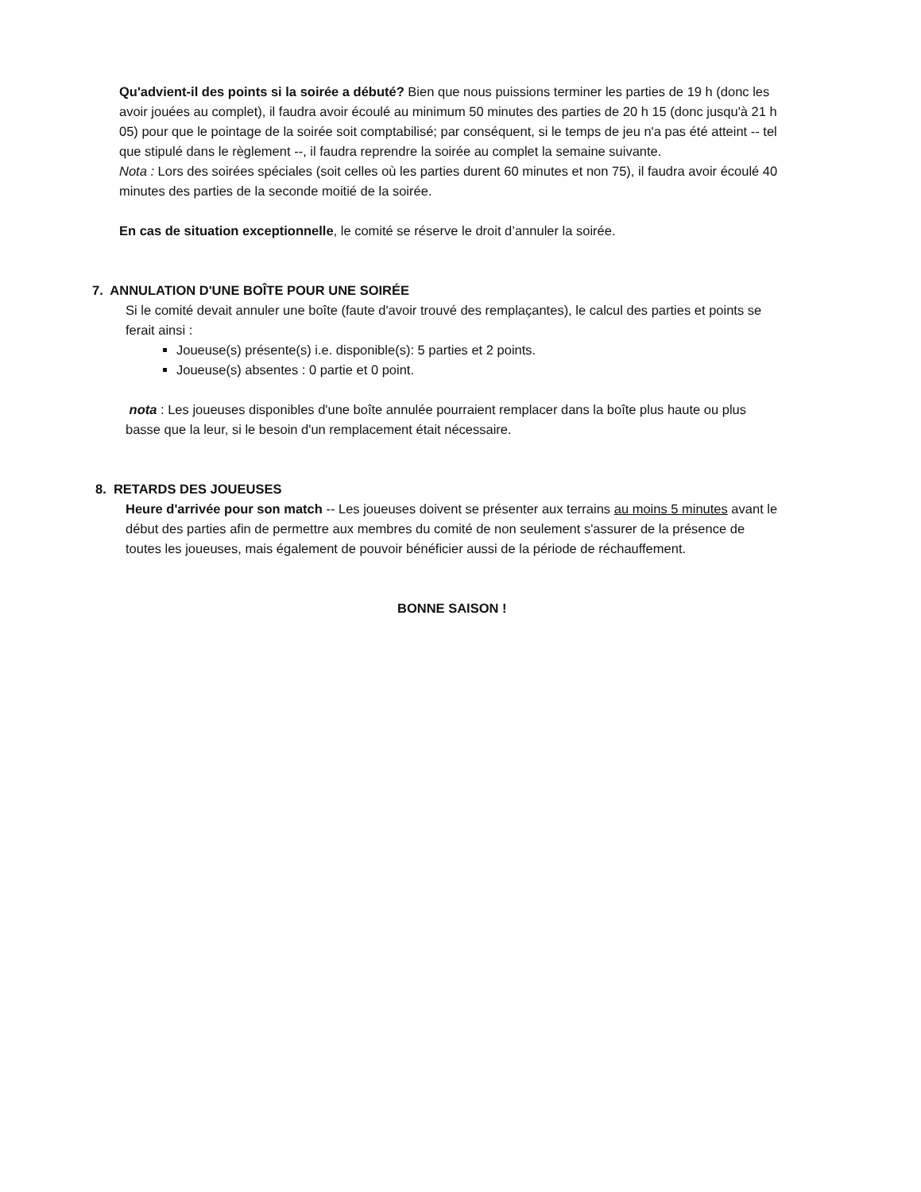Qu'advient-il des points si la soirée a débuté? Bien que nous puissions terminer les parties de 19 h (donc les avoir jouées au complet), il faudra avoir écoulé au minimum 50 minutes des parties de 20 h 15 (donc jusqu'à 21 h 05) pour que le pointage de la soirée soit comptabilisé; par conséquent, si le temps de jeu n'a pas été atteint -- tel que stipulé dans le règlement --, il faudra reprendre la soirée au complet la semaine suivante.
Nota : Lors des soirées spéciales (soit celles où les parties durent 60 minutes et non 75), il faudra avoir écoulé 40 minutes des parties de la seconde moitié de la soirée.
En cas de situation exceptionnelle, le comité se réserve le droit d’annuler la soirée.
7. ANNULATION D'UNE BOÎTE POUR UNE SOIRÉE
Si le comité devait annuler une boîte (faute d'avoir trouvé des remplaçantes), le calcul des parties et points se ferait ainsi :
Joueuse(s) présente(s) i.e. disponible(s): 5 parties et 2 points.
Joueuse(s) absentes : 0 partie et 0 point.
nota : Les joueuses disponibles d'une boîte annulée pourraient remplacer dans la boîte plus haute ou plus basse que la leur, si le besoin d'un remplacement était nécessaire.
8. RETARDS DES JOUEUSES
Heure d'arrivée pour son match -- Les joueuses doivent se présenter aux terrains au moins 5 minutes avant le début des parties afin de permettre aux membres du comité de non seulement s'assurer de la présence de toutes les joueuses, mais également de pouvoir bénéficier aussi de la période de réchauffement.
BONNE SAISON !